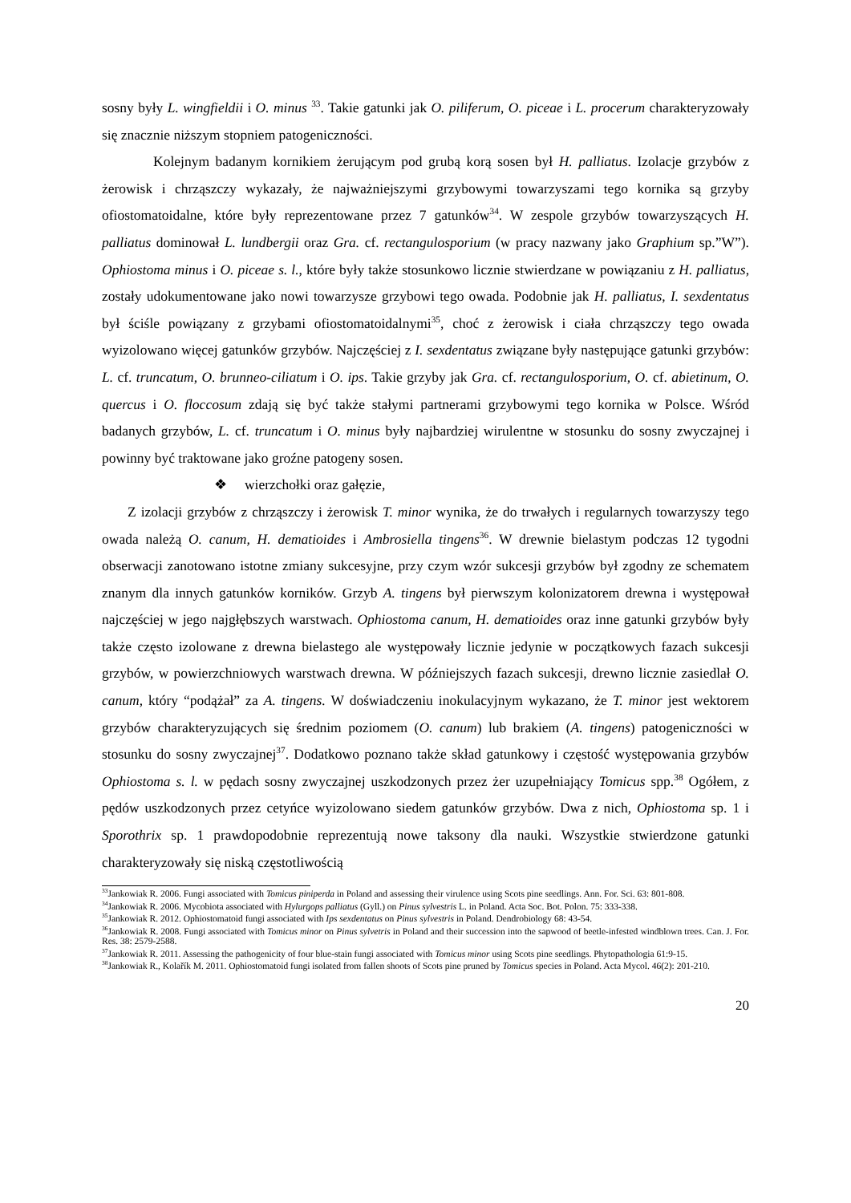sosny były L. wingfieldii i O. minus <sup>33</sup>. Takie gatunki jak O. piliferum, O. piceae i L. procerum charakteryzowały się znacznie niższym stopniem patogeniczności.
Kolejnym badanym kornikiem żerującym pod grubą korą sosen był H. palliatus. Izolacje grzybów z żerowisk i chrząszczy wykazały, że najważniejszymi grzybowymi towarzyszami tego kornika są grzyby ofiostomatoidalne, które były reprezentowane przez 7 gatunków<sup>34</sup>. W zespole grzybów towarzyszących H. palliatus dominował L. lundbergii oraz Gra. cf. rectangulosporium (w pracy nazwany jako Graphium sp.”W”). Ophiostoma minus i O. piceae s. l., które były także stosunkowo licznie stwierdzane w powiązaniu z H. palliatus, zostały udokumentowane jako nowi towarzysze grzybowi tego owada. Podobnie jak H. palliatus, I. sexdentatus był ściśle powiązany z grzybami ofiostomatoidalnymi<sup>35</sup>, choć z żerowisk i ciała chrząszczy tego owada wyizolowano więcej gatunków grzybów. Najczęściej z I. sexdentatus związane były następujące gatunki grzybów: L. cf. truncatum, O. brunneo-ciliatum i O. ips. Takie grzyby jak Gra. cf. rectangulosporium, O. cf. abietinum, O. quercus i O. floccosum zdają się być także stałymi partnerami grzybowymi tego kornika w Polsce. Wśród badanych grzybów, L. cf. truncatum i O. minus były najbardziej wirulentne w stosunku do sosny zwyczajnej i powinny być traktowane jako groźne patogeny sosen.
❖ wierzchołki oraz gałęzie,
Z izolacji grzybów z chrząszczy i żerowisk T. minor wynika, że do trwałych i regularnych towarzyszy tego owada należą O. canum, H. dematioides i Ambrosiella tingens<sup>36</sup>. W drewnie bielastym podczas 12 tygodni obserwacji zanotowano istotne zmiany sukcesyjne, przy czym wzór sukcesji grzybów był zgodny ze schematem znanym dla innych gatunków korników. Grzyb A. tingens był pierwszym kolonizatorem drewna i występował najczęściej w jego najgłębszych warstwach. Ophiostoma canum, H. dematioides oraz inne gatunki grzybów były także często izolowane z drewna bielastego ale występowały licznie jedynie w początkowych fazach sukcesji grzybów, w powierzchniowych warstwach drewna. W późniejszych fazach sukcesji, drewno licznie zasiedlał O. canum, który “podążał” za A. tingens. W doświadczeniu inokulacyjnym wykazano, że T. minor jest wektorem grzybów charakteryzujących się średnim poziomem (O. canum) lub brakiem (A. tingens) patogeniczności w stosunku do sosny zwyczajnej<sup>37</sup>. Dodatkowo poznano także skład gatunkowy i częstość występowania grzybów Ophiostoma s. l. w pędach sosny zwyczajnej uszkodzonych przez żer uzupełniający Tomicus spp.<sup>38</sup> Ogółem, z pędów uszkodzonych przez cetyńce wyizolowano siedem gatunków grzybów. Dwa z nich, Ophiostoma sp. 1 i Sporothrix sp. 1 prawdopodobnie reprezentują nowe taksony dla nauki. Wszystkie stwierdzone gatunki charakteryzowały się niską częstotliwością
<sup>33</sup> Jankowiak R. 2006. Fungi associated with Tomicus piniperda in Poland and assessing their virulence using Scots pine seedlings. Ann. For. Sci. 63: 801-808.
<sup>34</sup> Jankowiak R. 2006. Mycobiota associated with Hylurgops palliatus (Gyll.) on Pinus sylvestris L. in Poland. Acta Soc. Bot. Polon. 75: 333-338.
<sup>35</sup> Jankowiak R. 2012. Ophiostomatoid fungi associated with Ips sexdentatus on Pinus sylvestris in Poland. Dendrobiology 68: 43-54.
<sup>36</sup> Jankowiak R. 2008. Fungi associated with Tomicus minor on Pinus sylvetris in Poland and their succession into the sapwood of beetle-infested windblown trees. Can. J. For. Res. 38: 2579-2588.
<sup>37</sup> Jankowiak R. 2011. Assessing the pathogenicity of four blue-stain fungi associated with Tomicus minor using Scots pine seedlings. Phytopathologia 61:9-15.
<sup>38</sup> Jankowiak R., Kolařík M. 2011. Ophiostomatoid fungi isolated from fallen shoots of Scots pine pruned by Tomicus species in Poland. Acta Mycol. 46(2): 201-210.
20